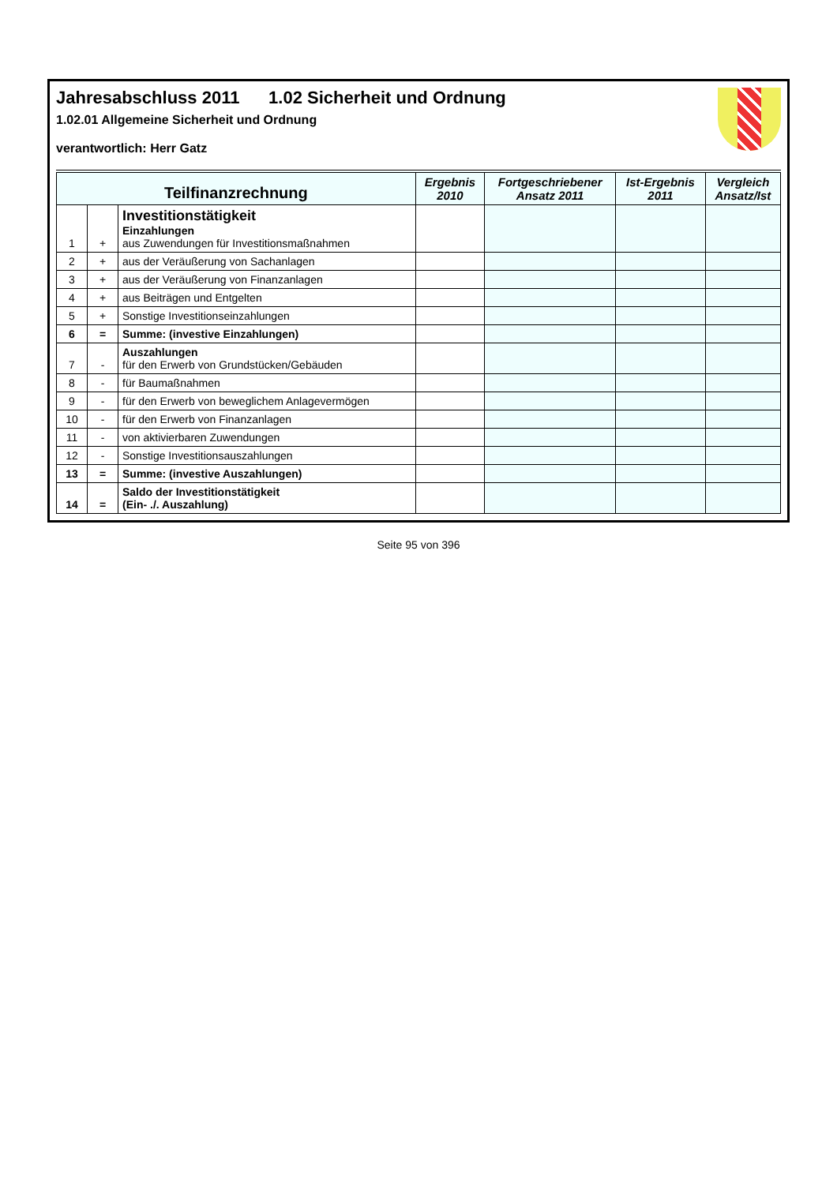Jahresabschluss 2011 1.02 Sicherheit und Ordnung
1.02.01 Allgemeine Sicherheit und Ordnung
verantwortlich: Herr Gatz
| Teilfinanzrechnung | | | Ergebnis 2010 | Fortgeschriebener Ansatz 2011 | Ist-Ergebnis 2011 | Vergleich Ansatz/Ist |
| --- | --- | --- | --- | --- | --- | --- |
| 1 | + | Investitionstätigkeit Einzahlungen aus Zuwendungen für Investitionsmaßnahmen | | | | |
| 2 | + | aus der Veräußerung von Sachanlagen | | | | |
| 3 | + | aus der Veräußerung von Finanzanlagen | | | | |
| 4 | + | aus Beiträgen und Entgelten | | | | |
| 5 | + | Sonstige Investitionseinzahlungen | | | | |
| 6 | = | Summe: (investive Einzahlungen) | | | | |
| 7 | - | Auszahlungen für den Erwerb von Grundstücken/Gebäuden | | | | |
| 8 | - | für Baumaßnahmen | | | | |
| 9 | - | für den Erwerb von beweglichem Anlagevermögen | | | | |
| 10 | - | für den Erwerb von Finanzanlagen | | | | |
| 11 | - | von aktivierbaren Zuwendungen | | | | |
| 12 | - | Sonstige Investitionsauszahlungen | | | | |
| 13 | = | Summe: (investive Auszahlungen) | | | | |
| 14 | = | Saldo der Investitionstätigkeit (Ein- ./. Auszahlung) | | | | |
Seite 95 von 396